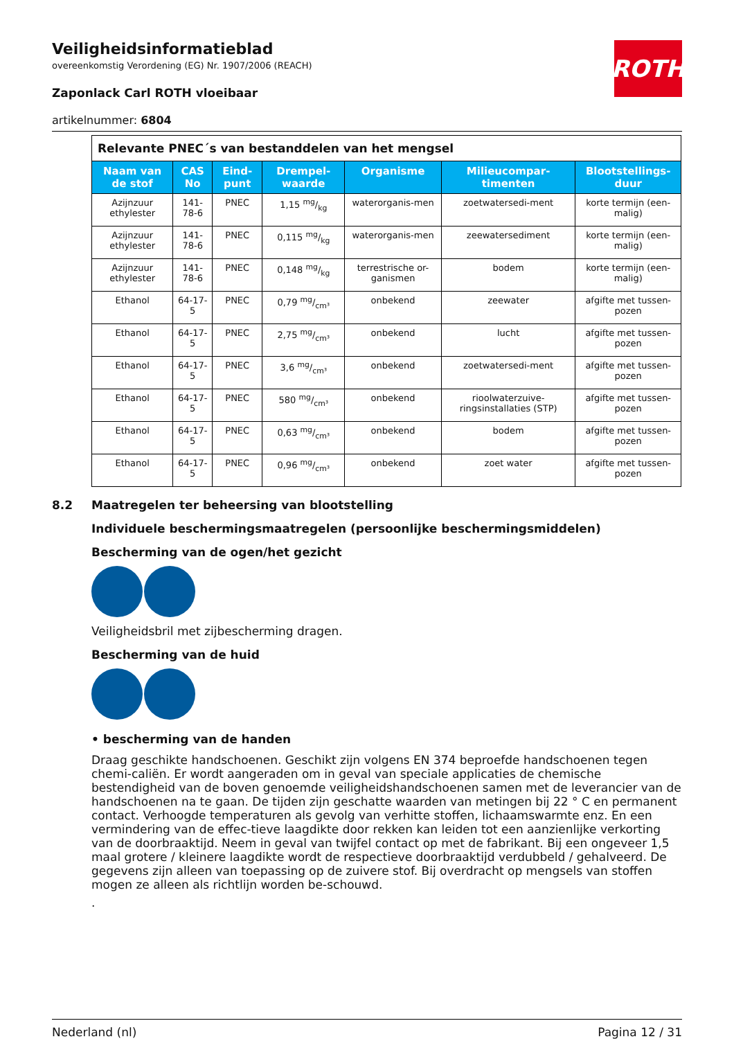ROTH
Veiligheidsinformatieblad
overeenkomstig Verordening (EG) Nr. 1907/2006 (REACH)
Zaponlack Carl ROTH vloeibaar
artikelnummer: 6804
| Relevante PNEC´s van bestanddelen van het mengsel | | | | | | |
| Naam van de stof | CAS No | Eind-punt | Drempel-waarde | Organisme | Milieucompar-timenten | Blootstellings-duur |
| Azijnzuur ethylester | 141-78-6 | PNEC | 1,15 mg/kg | waterorganis-men | zoetwatersedi-ment | korte termijn (een-malig) |
| Azijnzuur ethylester | 141-78-6 | PNEC | 0,115 mg/kg | waterorganis-men | zeewatersediment | korte termijn (een-malig) |
| Azijnzuur ethylester | 141-78-6 | PNEC | 0,148 mg/kg | terrestrische or-ganismen | bodem | korte termijn (een-malig) |
| Ethanol | 64-17-5 | PNEC | 0,79 mg/cm³ | onbekend | zeewater | afgifte met tussen-pozen |
| Ethanol | 64-17-5 | PNEC | 2,75 mg/cm³ | onbekend | lucht | afgifte met tussen-pozen |
| Ethanol | 64-17-5 | PNEC | 3,6 mg/cm³ | onbekend | zoetwatersedi-ment | afgifte met tussen-pozen |
| Ethanol | 64-17-5 | PNEC | 580 mg/cm³ | onbekend | rioolwaterzuive-ringsinstallaties (STP) | afgifte met tussen-pozen |
| Ethanol | 64-17-5 | PNEC | 0,63 mg/cm³ | onbekend | bodem | afgifte met tussen-pozen |
| Ethanol | 64-17-5 | PNEC | 0,96 mg/cm³ | onbekend | zoet water | afgifte met tussen-pozen |
8.2 Maatregelen ter beheersing van blootstelling
Individuele beschermingsmaatregelen (persoonlijke beschermingsmiddelen)
Bescherming van de ogen/het gezicht
Veiligheidsbril met zijbescherming dragen.
Bescherming van de huid
• bescherming van de handen
Draag geschikte handschoenen. Geschikt zijn volgens EN 374 beproefde handschoenen tegen chemi-caliën. Er wordt aangeraden om in geval van speciale applicaties de chemische bestendigheid van de boven genoemde veiligheidshandschoenen samen met de leverancier van de handschoenen na te gaan. De tijden zijn geschatte waarden van metingen bij 22 ° C en permanent contact. Verhoogde temperaturen als gevolg van verhitte stoffen, lichaamswarmte enz. En een vermindering van de effec-tieve laagdikte door rekken kan leiden tot een aanzienlijke verkorting van de doorbraaktijd. Neem in geval van twijfel contact op met de fabrikant. Bij een ongeveer 1,5 maal grotere / kleinere laagdikte wordt de respectieve doorbraaktijd verdubbeld / gehalveerd. De gegevens zijn alleen van toepassing op de zuivere stof. Bij overdracht op mengsels van stoffen mogen ze alleen als richtlijn worden be-schouwd.
.
Nederland (nl) Pagina 12 / 31